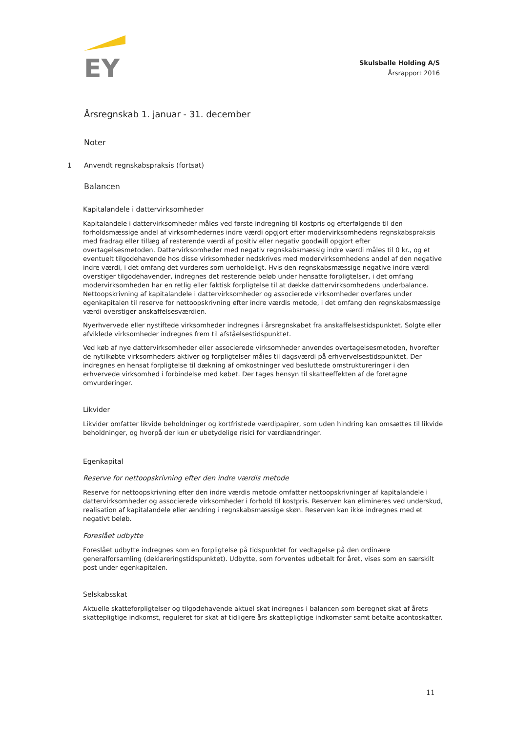EY
Skulsballe Holding A/S
Årsrapport 2016
Årsregnskab 1. januar - 31. december
Noter
1 Anvendt regnskabspraksis (fortsat)
Balancen
Kapitalandele i dattervirksomheder
Kapitalandele i dattervirksomheder måles ved første indregning til kostpris og efterfølgende til den forholdsmæssige andel af virksomhedernes indre værdi opgjort efter modervirksomhedens regnskabspraksis med fradrag eller tillæg af resterende værdi af positiv eller negativ goodwill opgjort efter overtagelsesmetoden. Dattervirksomheder med negativ regnskabsmæssig indre værdi måles til 0 kr., og et eventuelt tilgodehavende hos disse virksomheder nedskrives med modervirksomhedens andel af den negative indre værdi, i det omfang det vurderes som uerholdeligt. Hvis den regnskabsmæssige negative indre værdi overstiger tilgodehavender, indregnes det resterende beløb under hensatte forpligtelser, i det omfang modervirksomheden har en retlig eller faktisk forpligtelse til at dække dattervirksomhedens underbalance. Nettoopskrivning af kapitalandele i dattervirksomheder og associerede virksomheder overføres under egenkapitalen til reserve for nettoopskrivning efter indre værdis metode, i det omfang den regnskabsmæssige værdi overstiger anskaffelsesværdien.
Nyerhvervede eller nystiftede virksomheder indregnes i årsregnskabet fra anskaffelsestidspunktet. Solgte eller afviklede virksomheder indregnes frem til afståelsestidspunktet.
Ved køb af nye dattervirksomheder eller associerede virksomheder anvendes overtagelsesmetoden, hvorefter de nytilkøbte virksomheders aktiver og forpligtelser måles til dagsværdi på erhvervelsestidspunktet. Der indregnes en hensat forpligtelse til dækning af omkostninger ved besluttede omstruktureringer i den erhvervede virksomhed i forbindelse med købet. Der tages hensyn til skatteeffekten af de foretagne omvurderinger.
Likvider
Likvider omfatter likvide beholdninger og kortfristede værdipapirer, som uden hindring kan omsættes til likvide beholdninger, og hvorpå der kun er ubetydelige risici for værdiændringer.
Egenkapital
Reserve for nettoopskrivning efter den indre værdis metode
Reserve for nettoopskrivning efter den indre værdis metode omfatter nettoopskrivninger af kapitalandele i dattervirksomheder og associerede virksomheder i forhold til kostpris. Reserven kan elimineres ved underskud, realisation af kapitalandele eller ændring i regnskabsmæssige skøn. Reserven kan ikke indregnes med et negativt beløb.
Foreslået udbytte
Foreslået udbytte indregnes som en forpligtelse på tidspunktet for vedtagelse på den ordinære generalforsamling (deklareringstidspunktet). Udbytte, som forventes udbetalt for året, vises som en særskilt post under egenkapitalen.
Selskabsskat
Aktuelle skatteforpligtelser og tilgodehavende aktuel skat indregnes i balancen som beregnet skat af årets skattepligtige indkomst, reguleret for skat af tidligere års skattepligtige indkomster samt betalte acontoskatter.
11